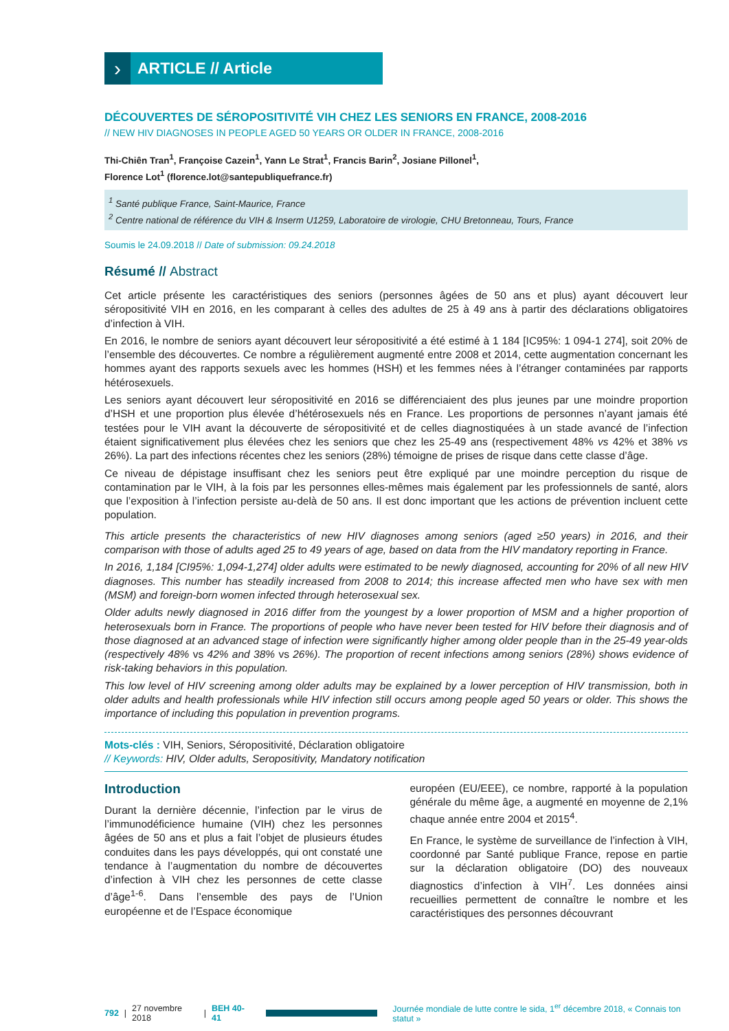›
ARTICLE // Article
DÉCOUVERTES DE SÉROPOSITIVITÉ VIH CHEZ LES SENIORS EN FRANCE, 2008-2016
// NEW HIV DIAGNOSES IN PEOPLE AGED 50 YEARS OR OLDER IN FRANCE, 2008-2016
Thi-Chiên Tran<sup>1</sup>, Françoise Cazein<sup>1</sup>, Yann Le Strat<sup>1</sup>, Francis Barin<sup>2</sup>, Josiane Pillonel<sup>1</sup>,
Florence Lot<sup>1</sup> (florence.lot@santepubliquefrance.fr)
<sup>1</sup> Santé publique France, Saint-Maurice, France
<sup>2</sup> Centre national de référence du VIH & Inserm U1259, Laboratoire de virologie, CHU Bretonneau, Tours, France
Soumis le 24.09.2018 // Date of submission: 09.24.2018
Résumé // Abstract
Cet article présente les caractéristiques des seniors (personnes âgées de 50 ans et plus) ayant découvert leur séropositivité VIH en 2016, en les comparant à celles des adultes de 25 à 49 ans à partir des déclarations obligatoires d’infection à VIH.
En 2016, le nombre de seniors ayant découvert leur séropositivité a été estimé à 1 184 [IC95%: 1 094-1 274], soit 20% de l’ensemble des découvertes. Ce nombre a régulièrement augmenté entre 2008 et 2014, cette augmentation concernant les hommes ayant des rapports sexuels avec les hommes (HSH) et les femmes nées à l’étranger contaminées par rapports hétérosexuels.
Les seniors ayant découvert leur séropositivité en 2016 se différenciaient des plus jeunes par une moindre proportion d’HSH et une proportion plus élevée d’hétérosexuels nés en France. Les proportions de personnes n’ayant jamais été testées pour le VIH avant la découverte de séropositivité et de celles diagnostiquées à un stade avancé de l’infection étaient significativement plus élevées chez les seniors que chez les 25-49 ans (respectivement 48% vs 42% et 38% vs 26%). La part des infections récentes chez les seniors (28%) témoigne de prises de risque dans cette classe d’âge.
Ce niveau de dépistage insuffisant chez les seniors peut être expliqué par une moindre perception du risque de contamination par le VIH, à la fois par les personnes elles-mêmes mais également par les professionnels de santé, alors que l’exposition à l’infection persiste au-delà de 50 ans. Il est donc important que les actions de prévention incluent cette population.
This article presents the characteristics of new HIV diagnoses among seniors (aged ≥50 years) in 2016, and their comparison with those of adults aged 25 to 49 years of age, based on data from the HIV mandatory reporting in France.
In 2016, 1,184 [CI95%: 1,094-1,274] older adults were estimated to be newly diagnosed, accounting for 20% of all new HIV diagnoses. This number has steadily increased from 2008 to 2014; this increase affected men who have sex with men (MSM) and foreign-born women infected through heterosexual sex.
Older adults newly diagnosed in 2016 differ from the youngest by a lower proportion of MSM and a higher proportion of heterosexuals born in France. The proportions of people who have never been tested for HIV before their diagnosis and of those diagnosed at an advanced stage of infection were significantly higher among older people than in the 25-49 year-olds (respectively 48% vs 42% and 38% vs 26%). The proportion of recent infections among seniors (28%) shows evidence of risk-taking behaviors in this population.
This low level of HIV screening among older adults may be explained by a lower perception of HIV transmission, both in older adults and health professionals while HIV infection still occurs among people aged 50 years or older. This shows the importance of including this population in prevention programs.
Mots-clés : VIH, Seniors, Séropositivité, Déclaration obligatoire
// Keywords: HIV, Older adults, Seropositivity, Mandatory notification
Introduction
Durant la dernière décennie, l’infection par le virus de l’immunodéficience humaine (VIH) chez les personnes âgées de 50 ans et plus a fait l’objet de plusieurs études conduites dans les pays développés, qui ont constaté une tendance à l’augmentation du nombre de découvertes d’infection à VIH chez les personnes de cette classe d’âge<sup>1-6</sup>. Dans l’ensemble des pays de l’Union européenne et de l’Espace économique
européen (EU/EEE), ce nombre, rapporté à la population générale du même âge, a augmenté en moyenne de 2,1% chaque année entre 2004 et 2015<sup>4</sup>.
En France, le système de surveillance de l’infection à VIH, coordonné par Santé publique France, repose en partie sur la déclaration obligatoire (DO) des nouveaux diagnostics d’infection à VIH<sup>7</sup>. Les données ainsi recueillies permettent de connaître le nombre et les caractéristiques des personnes découvrant
792 | 27 novembre 2018 | BEH 40-41
Journée mondiale de lutte contre le sida, 1<sup>er</sup> décembre 2018, « Connais ton statut »